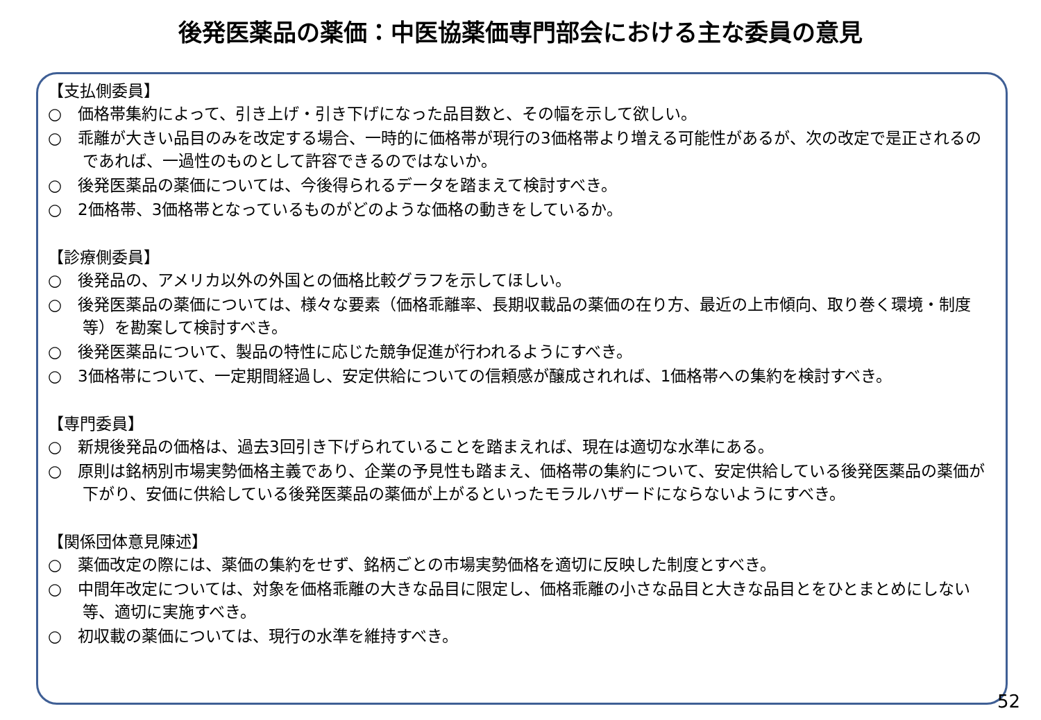後発医薬品の薬価：中医協薬価専門部会における主な委員の意見
【支払側委員】
○　価格帯集約によって、引き上げ・引き下げになった品目数と、その幅を示して欲しい。
○　乖離が大きい品目のみを改定する場合、一時的に価格帯が現行の3価格帯より増える可能性があるが、次の改定で是正されるのであれば、一過性のものとして許容できるのではないか。
○　後発医薬品の薬価については、今後得られるデータを踏まえて検討すべき。
○　2価格帯、3価格帯となっているものがどのような価格の動きをしているか。
【診療側委員】
○　後発品の、アメリカ以外の外国との価格比較グラフを示してほしい。
○　後発医薬品の薬価については、様々な要素（価格乖離率、長期収載品の薬価の在り方、最近の上市傾向、取り巻く環境・制度等）を勘案して検討すべき。
○　後発医薬品について、製品の特性に応じた競争促進が行われるようにすべき。
○　3価格帯について、一定期間経過し、安定供給についての信頼感が醸成されれば、1価格帯への集約を検討すべき。
【専門委員】
○　新規後発品の価格は、過去3回引き下げられていることを踏まえれば、現在は適切な水準にある。
○　原則は銘柄別市場実勢価格主義であり、企業の予見性も踏まえ、価格帯の集約について、安定供給している後発医薬品の薬価が下がり、安価に供給している後発医薬品の薬価が上がるといったモラルハザードにならないようにすべき。
【関係団体意見陳述】
○　薬価改定の際には、薬価の集約をせず、銘柄ごとの市場実勢価格を適切に反映した制度とすべき。
○　中間年改定については、対象を価格乖離の大きな品目に限定し、価格乖離の小さな品目と大きな品目とをひとまとめにしない等、適切に実施すべき。
○　初収載の薬価については、現行の水準を維持すべき。
52